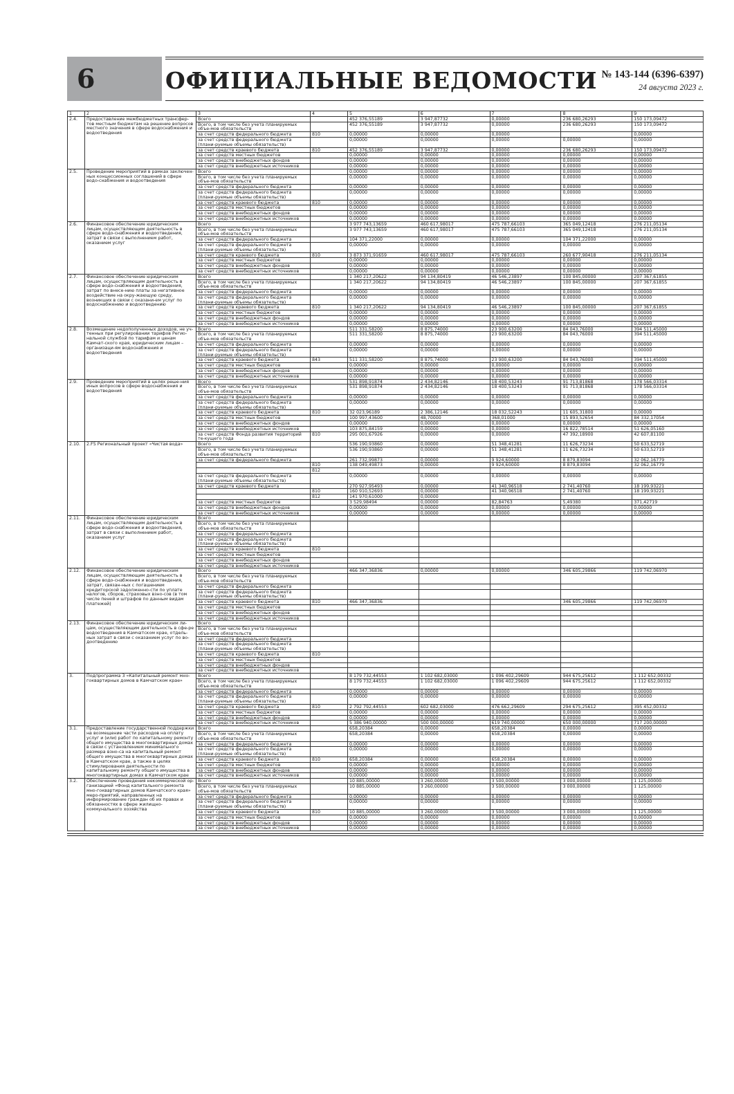6
ОФИЦИАЛЬНЫЕ ВЕДОМОСТИ
№ 143-144 (6396-6397)
24 августа 2023 г.
| 1 | 2 | 3 | 4 | 5 | 6 | 7 | 8 | 9 |
| 2.4. | Предоставление межбюджетных трансфер-тов местным бюджетам на решение вопросов местного значения в сфере водоснабжения и водоотведения | Всего | | 452 376,55189 | 3 947,87732 | 0,00000 | 236 680,26293 | 150 173,09472 |
| | | Всего, в том числе без учета планируемых объе-мов обязательств | | 452 376,55189 | 3 947,87732 | 0,00000 | 236 680,26293 | 150 173,09472 |
| | | за счет средств федерального бюджета | 810 | 0,00000 | 0,00000 | 0,00000 | | 0,00000 |
| | | за счет средств федерального бюджета (плани-руемые объемы обязательств) | | 0,00000 | 0,00000 | 0,00000 | 0,00000 | 0,00000 |
| | | за счет средств краевого бюджета | 810 | 452 376,55189 | 3 947,87732 | 0,00000 | 236 680,26293 | 150 173,09472 |
| | | за счет средств местных бюджетов | | 0,00000 | 0,00000 | 0,00000 | 0,00000 | 0,00000 |
| | | за счет средств внебюджетных фондов | | 0,00000 | 0,00000 | 0,00000 | 0,00000 | 0,00000 |
| | | за счет средств внебюджетных источников | | 0,00000 | 0,00000 | 0,00000 | 0,00000 | 0,00000 |
| 2.5. | Проведение мероприятий в рамках заключен-ных концессионных соглашений в сфере водо-снабжения и водоотведения | Всего | | 0,00000 | 0,00000 | 0,00000 | 0,00000 | 0,00000 |
| | | Всего, в том числе без учета планируемых объе-мов обязательств | | 0,00000 | 0,00000 | 0,00000 | 0,00000 | 0,00000 |
| | | за счет средств федерального бюджета | | 0,00000 | 0,00000 | 0,00000 | 0,00000 | 0,00000 |
| | | за счет средств федерального бюджета (плани-руемые объемы обязательств) | | 0,00000 | 0,00000 | 0,00000 | 0,00000 | 0,00000 |
| | | за счет средств краевого бюджета | 810 | 0,00000 | 0,00000 | 0,00000 | 0,00000 | 0,00000 |
| | | за счет средств местных бюджетов | | 0,00000 | 0,00000 | 0,00000 | 0,00000 | 0,00000 |
| | | за счет средств внебюджетных фондов | | 0,00000 | 0,00000 | 0,00000 | 0,00000 | 0,00000 |
| | | за счет средств внебюджетных источников | | 0,00000 | 0,00000 | 0,00000 | 0,00000 | 0,00000 |
| 2.6. | Финансовое обеспечение юридическим лицам, осуществляющим деятельность в сфере водо-снабжения и водоотведения, затрат в связи с выполнением работ, оказанием услуг | Всего | | 3 977 743,13659 | 460 617,98017 | 475 787,66103 | 365 049,12418 | 276 211,05134 |
| | | Всего, в том числе без учета планируемых объе-мов обязательств | | 3 977 743,13659 | 460 617,98017 | 475 787,66103 | 365 049,12418 | 276 211,05134 |
| | | за счет средств федерального бюджета | | 104 371,22000 | 0,00000 | 0,00000 | 104 371,22000 | 0,00000 |
| | | за счет средств федерального бюджета (плани-руемые объемы обязательств) | | 0,00000 | 0,00000 | 0,00000 | 0,00000 | 0,00000 |
| | | за счет средств краевого бюджета | 810 | 3 873 371,91659 | 460 617,98017 | 475 787,66103 | 260 677,90418 | 276 211,05134 |
| | | за счет средств местных бюджетов | | 0,00000 | 0,00000 | 0,00000 | 0,00000 | 0,00000 |
| | | за счет средств внебюджетных фондов | | 0,00000 | 0,00000 | 0,00000 | 0,00000 | 0,00000 |
| | | за счет средств внебюджетных источников | | 0,00000 | 0,00000 | 0,00000 | 0,00000 | 0,00000 |
| 2.7. | Финансовое обеспечение юридическим лицам, осуществляющим деятельность в сфере водо-снабжения и водоотведения, затрат по внесе-нию платы за негативное воздействие на окру-жающую среду, возникших в связи с оказани-ем услуг по водоснабжению и водоотведению | Всего | | 1 340 217,20622 | 94 134,80419 | 46 546,23897 | 100 845,00000 | 207 367,61855 |
| | | Всего, в том числе без учета планируемых объе-мов обязательств | | 1 340 217,20622 | 94 134,80419 | 46 546,23897 | 100 845,00000 | 207 367,61855 |
| | | за счет средств федерального бюджета | | 0,00000 | 0,00000 | 0,00000 | 0,00000 | 0,00000 |
| | | за счет средств федерального бюджета (плани-руемые объемы обязательств) | | 0,00000 | 0,00000 | 0,00000 | 0,00000 | 0,00000 |
| | | за счет средств краевого бюджета | 810 | 1 340 217,20622 | 94 134,80419 | 46 546,23897 | 100 845,00000 | 207 367,61855 |
| | | за счет средств местных бюджетов | | 0,00000 | 0,00000 | 0,00000 | 0,00000 | 0,00000 |
| | | за счет средств внебюджетных фондов | | 0,00000 | 0,00000 | 0,00000 | 0,00000 | 0,00000 |
| | | за счет средств внебюджетных источников | | 0,00000 | 0,00000 | 0,00000 | 0,00000 | 0,00000 |
| 2.8. | Возмещение недополученных доходов, не уч-тенных при регулировании тарифов Регио-нальной службой по тарифам и ценам Камчат-ского края, юридическим лицам – организаци-ям водоснабжения и водоотведения | Всего | | 511 331,58200 | 8 875,74000 | 23 900,63200 | 84 043,76000 | 394 511,45000 |
| | | Всего, в том числе без учета планируемых объе-мов обязательств | | 511 331,58200 | 8 875,74000 | 23 900,63200 | 84 043,76000 | 394 511,45000 |
| | | за счет средств федерального бюджета | | 0,00000 | 0,00000 | 0,00000 | 0,00000 | 0,00000 |
| | | за счет средств федерального бюджета (плани-руемые объемы обязательств) | | 0,00000 | 0,00000 | 0,00000 | 0,00000 | 0,00000 |
| | | за счет средств краевого бюджета | 843 | 511 331,58200 | 8 875,74000 | 23 900,63200 | 84 043,76000 | 394 511,45000 |
| | | за счет средств местных бюджетов | | 0,00000 | 0,00000 | 0,00000 | 0,00000 | 0,00000 |
| | | за счет средств внебюджетных фондов | | 0,00000 | 0,00000 | 0,00000 | 0,00000 | 0,00000 |
| | | за счет средств внебюджетных источников | | 0,00000 | 0,00000 | 0,00000 | 0,00000 | 0,00000 |
| 2.9. | Проведение мероприятий в целях реше-ния иных вопросов в сфере водоснабжения и водоотведения | Всего | | 531 898,91874 | 2 434,82146 | 18 400,53243 | 91 713,81868 | 178 566,03314 |
| | | Всего, в том числе без учета планируемых объе-мов обязательств | | 531 898,91874 | 2 434,82146 | 18 400,53243 | 91 713,81868 | 178 566,03314 |
| | | за счет средств федерального бюджета | | 0,00000 | 0,00000 | 0,00000 | 0,00000 | 0,00000 |
| | | за счет средств федерального бюджета (плани-руемые объемы обязательств) | | 0,00000 | 0,00000 | 0,00000 | 0,00000 | 0,00000 |
| | | за счет средств краевого бюджета | 810 | 32 023,96189 | 2 386,12146 | 18 032,52243 | 11 605,31800 | 0,00000 |
| | | за счет средств местных бюджетов | | 100 997,43600 | 48,70000 | 368,01000 | 15 893,52654 | 84 332,17054 |
| | | за счет средств внебюджетных фондов | | 0,00000 | 0,00000 | 0,00000 | 0,00000 | 0,00000 |
| | | за счет средств внебюджетных источников | | 103 875,84159 | 0,00000 | 0,00000 | 16 822,78514 | 51 626,05160 |
| | | за счет средств Фонда развития территорий те-кущего года | 810 | 295 001,67926 | 0,00000 | 0,00000 | 47 392,18900 | 42 607,81100 |
| 2.10. | 2.F5 Региональный проект «Чистая вода» | Всего | | 536 190,93860 | 0,00000 | 51 348,41281 | 11 626,73234 | 50 633,52719 |
| | | Всего, в том числе без учета планируемых объе-мов обязательств | | 536 190,93860 | 0,00000 | 51 348,41281 | 11 626,73234 | 50 633,52719 |
| | | за счет средств федерального бюджета | | 261 732,99873 | 0,00000 | 9 924,60000 | 8 879,83094 | 32 062,16779 |
| | | | 810 | 138 049,49873 | 0,00000 | 9 924,60000 | 8 879,83094 | 32 062,16779 |
| | | | 812 | | | | | |
| | | за счет средств федерального бюджета (плани-руемые объемы обязательств) | | 0,00000 | 0,00000 | 0,00000 | 0,00000 | 0,00000 |
| | | за счет средств краевого бюджета | | 270 927,95493 | 0,00000 | 41 340,96518 | 2 741,40760 | 18 199,93221 |
| | | | 810 | 160 910,52693 | 0,00000 | 41 340,96518 | 2 741,40760 | 18 199,93221 |
| | | | 812 | 141 970,61000 | 0,00000 | | | |
| | | за счет средств местных бюджетов | | 3 529,98494 | 0,00000 | 82,84763 | 5,49380 | 371,42719 |
| | | за счет средств внебюджетных фондов | | 0,00000 | 0,00000 | 0,00000 | 0,00000 | 0,00000 |
| | | за счет средств внебюджетных источников | | 0,00000 | 0,00000 | 0,00000 | 0,00000 | 0,00000 |
| 2.11. | Финансовое обеспечение юридическим лицам, осуществляющим деятельность в сфере водо-снабжения и водоотведения, затрат в связи с выполнением работ, оказанием услуг | Всего | | | | | | |
| | | Всего, в том числе без учета планируемых объе-мов обязательств | | | | | | |
| | | за счет средств федерального бюджета | | | | | | |
| | | за счет средств федерального бюджета (плани-руемые объемы обязательств) | | | | | | |
| | | за счет средств краевого бюджета | 810 | | | | | |
| | | за счет средств местных бюджетов | | | | | | |
| | | за счет средств внебюджетных фондов | | | | | | |
| | | за счет средств внебюджетных источников | | | | | | |
| 2.12. | Финансовое обеспечение юридическим лицам, осуществляющим деятельность в сфере водо-снабжения и водоотведения, затрат, связан-ных с погашением кредиторской задолженно-сти по уплате налогов, сборов, страховых взно-сов (в том числе пеней и штрафов по данным видам платежей) | Всего | | 466 347,36836 | 0,00000 | 0,00000 | 346 605,29866 | 119 742,06970 |
| | | Всего, в том числе без учета планируемых объе-мов обязательств | | | | | | |
| | | за счет средств федерального бюджета | | | | | | |
| | | за счет средств федерального бюджета (плани-руемые объемы обязательств) | | | | | | |
| | | за счет средств краевого бюджета | 810 | 466 347,36836 | | | 346 605,29866 | 119 742,06970 |
| | | за счет средств местных бюджетов | | | | | | |
| | | за счет средств внебюджетных фондов | | | | | | |
| | | за счет средств внебюджетных источников | | | | | | |
| 2.13. | Финансовое обеспечение юридическим ли-цам, осуществляющим деятельность в сфе-ре водоотведения в Камчатском крае, отдель-ных затрат в связи с оказанием услуг по во-доотведению | Всего | | | | | | |
| | | Всего, в том числе без учета планируемых объе-мов обязательств | | | | | | |
| | | за счет средств федерального бюджета | | | | | | |
| | | за счет средств федерального бюджета (плани-руемые объемы обязательств) | | | | | | |
| | | за счет средств краевого бюджета | 810 | | | | | |
| | | за счет средств местных бюджетов | | | | | | |
| | | за счет средств внебюджетных фондов | | | | | | |
| | | за счет средств внебюджетных источников | | | | | | |
| 3. | Подпрограмма 3 «Капитальный ремонт мно-гоквартирных домов в Камчатском крае» | Всего | | 8 179 732,44553 | 1 102 682,03000 | 1 096 402,29609 | 944 675,25612 | 1 112 652,00332 |
| | | Всего, в том числе без учета планируемых объе-мов обязательств | | 8 179 732,44553 | 1 102 682,03000 | 1 096 402,29609 | 944 675,25612 | 1 112 652,00332 |
| | | за счет средств федерального бюджета | | 0,00000 | 0,00000 | 0,00000 | 0,00000 | 0,00000 |
| | | за счет средств федерального бюджета (плани-руемые объемы обязательств) | | 0,00000 | 0,00000 | 0,00000 | 0,00000 | 0,00000 |
| | | за счет средств краевого бюджета | 810 | 2 792 792,44553 | 602 682,03000 | 476 662,29609 | 294 675,25612 | 395 452,00332 |
| | | за счет средств местных бюджетов | | 0,00000 | 0,00000 | 0,00000 | 0,00000 | 0,00000 |
| | | за счет средств внебюджетных фондов | | 0,00000 | 0,00000 | 0,00000 | 0,00000 | 0,00000 |
| | | за счет средств внебюджетных источников | | 5 386 940,00000 | 500 000,00000 | 619 740,00000 | 650 000,00000 | 717 200,00000 |
| 3.1. | Предоставление государственной поддержки на возмещение части расходов на оплату услуг и (или) работ по капитальному ремонту общего имущества в многоквартирных домах в связи с установлением минимального размера взно-са на капитальный ремонт общего имущества в многоквартирных домах в Камчатском крае, а также в целях стимулирования деятельности по капитальному ремонту общего имущества в многоквартирных домах в Камчатском крае | Всего | | 658,20384 | 0,00000 | 658,20384 | 0,00000 | 0,00000 |
| | | Всего, в том числе без учета планируемых объе-мов обязательств | | 658,20384 | 0,00000 | 658,20384 | 0,00000 | 0,00000 |
| | | за счет средств федерального бюджета | | 0,00000 | 0,00000 | 0,00000 | 0,00000 | 0,00000 |
| | | за счет средств федерального бюджета (плани-руемые объемы обязательств) | | 0,00000 | 0,00000 | 0,00000 | 0,00000 | 0,00000 |
| | | за счет средств краевого бюджета | 810 | 658,20384 | 0,00000 | 658,20384 | 0,00000 | 0,00000 |
| | | за счет средств местных бюджетов | | 0,00000 | 0,00000 | 0,00000 | 0,00000 | 0,00000 |
| | | за счет средств внебюджетных фондов | | 0,00000 | 0,00000 | 0,00000 | 0,00000 | 0,00000 |
| | | за счет средств внебюджетных источников | | 0,00000 | 0,00000 | 0,00000 | 0,00000 | 0,00000 |
| 3.2. | Обеспечение проведения некоммерческой ор-ганизацией «Фонд капитального ремонта мно-гоквартирных домов Камчатского края» меро-приятий, направленных на информирование граждан об их правах и обязанностях в сфере жилищно-коммунального хозяйства | Всего | | 10 885,00000 | 3 260,00000 | 3 500,00000 | 3 000,00000 | 1 125,00000 |
| | | Всего, в том числе без учета планируемых объе-мов обязательств | | 10 885,00000 | 3 260,00000 | 3 500,00000 | 3 000,00000 | 1 125,00000 |
| | | за счет средств федерального бюджета | | 0,00000 | 0,00000 | 0,00000 | 0,00000 | 0,00000 |
| | | за счет средств федерального бюджета (плани-руемые объемы обязательств) | | 0,00000 | 0,00000 | 0,00000 | 0,00000 | 0,00000 |
| | | за счет средств краевого бюджета | 810 | 10 885,00000 | 3 260,00000 | 3 500,00000 | 3 000,00000 | 1 125,00000 |
| | | за счет средств местных бюджетов | | 0,00000 | 0,00000 | 0,00000 | 0,00000 | 0,00000 |
| | | за счет средств внебюджетных фондов | | 0,00000 | 0,00000 | 0,00000 | 0,00000 | 0,00000 |
| | | за счет средств внебюджетных источников | | 0,00000 | 0,00000 | 0,00000 | 0,00000 | 0,00000 |